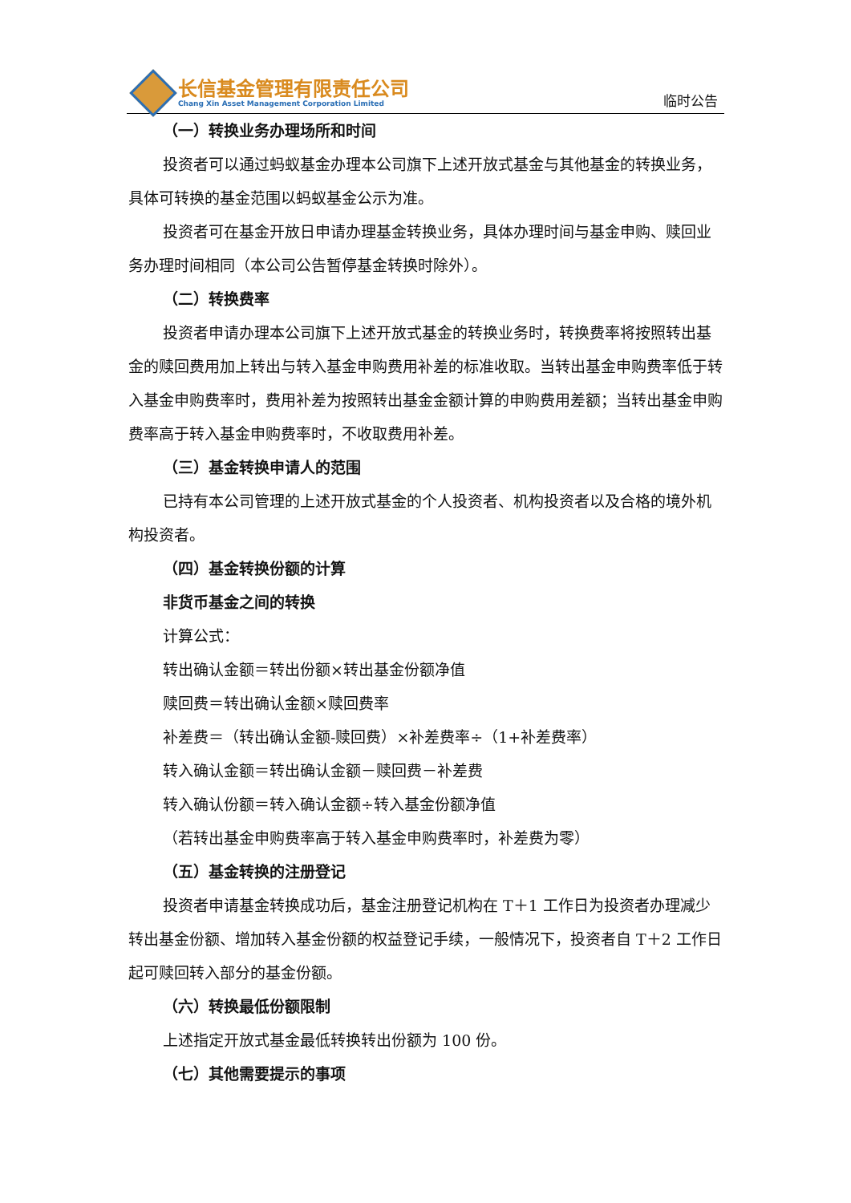长信基金管理有限责任公司
Chang Xin Asset Management Corporation Limited
临时公告
（一）转换业务办理场所和时间
投资者可以通过蚂蚁基金办理本公司旗下上述开放式基金与其他基金的转换业务，具体可转换的基金范围以蚂蚁基金公示为准。
投资者可在基金开放日申请办理基金转换业务，具体办理时间与基金申购、赎回业务办理时间相同（本公司公告暂停基金转换时除外）。
（二）转换费率
投资者申请办理本公司旗下上述开放式基金的转换业务时，转换费率将按照转出基金的赎回费用加上转出与转入基金申购费用补差的标准收取。当转出基金申购费率低于转入基金申购费率时，费用补差为按照转出基金金额计算的申购费用差额；当转出基金申购费率高于转入基金申购费率时，不收取费用补差。
（三）基金转换申请人的范围
已持有本公司管理的上述开放式基金的个人投资者、机构投资者以及合格的境外机构投资者。
（四）基金转换份额的计算
非货币基金之间的转换
计算公式：
转出确认金额＝转出份额×转出基金份额净值
赎回费＝转出确认金额×赎回费率
补差费＝（转出确认金额-赎回费）×补差费率÷（1+补差费率）
转入确认金额＝转出确认金额－赎回费－补差费
转入确认份额＝转入确认金额÷转入基金份额净值
（若转出基金申购费率高于转入基金申购费率时，补差费为零）
（五）基金转换的注册登记
投资者申请基金转换成功后，基金注册登记机构在 T＋1 工作日为投资者办理减少转出基金份额、增加转入基金份额的权益登记手续，一般情况下，投资者自 T＋2 工作日起可赎回转入部分的基金份额。
（六）转换最低份额限制
上述指定开放式基金最低转换转出份额为 100 份。
（七）其他需要提示的事项